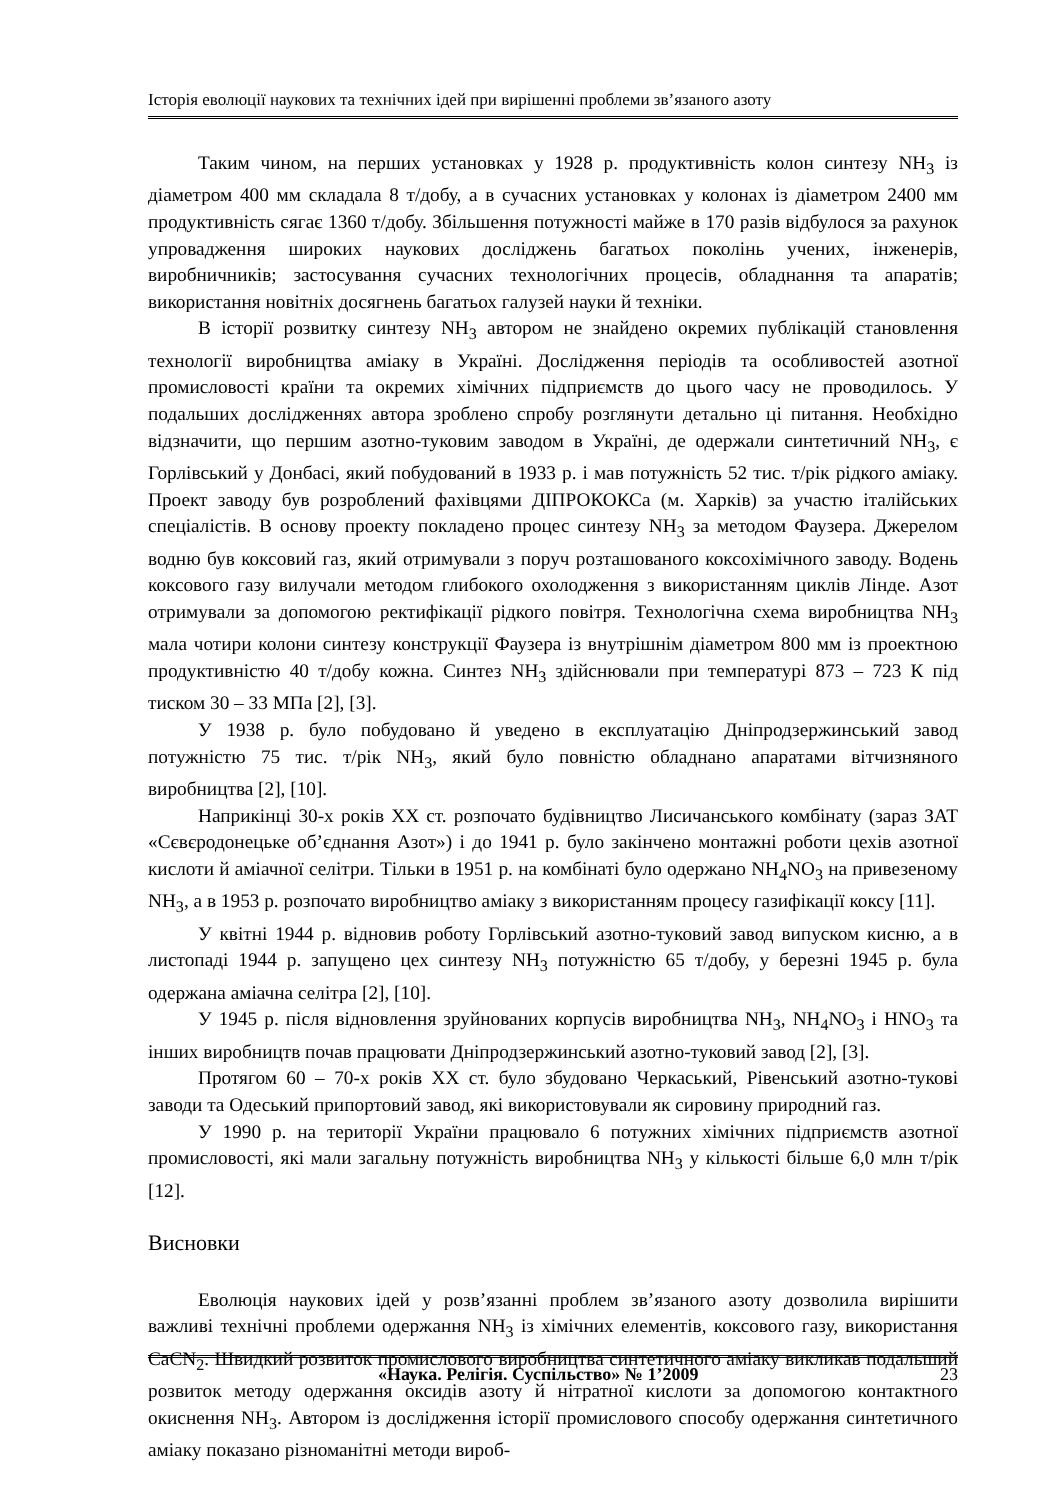Історія еволюції наукових та технічних ідей при вирішенні проблеми зв’язаного азоту
Таким чином, на перших установках у 1928 р. продуктивність колон синтезу NH<sub>3</sub> із діаметром 400 мм складала 8 т/добу, а в сучасних установках у колонах із діаметром 2400 мм продуктивність сягає 1360 т/добу. Збільшення потужності майже в 170 разів відбулося за рахунок упровадження широких наукових досліджень багатьох поколінь учених, інженерів, виробничників; застосування сучасних технологічних процесів, обладнання та апаратів; використання новітніх досягнень багатьох галузей науки й техніки.
В історії розвитку синтезу NH<sub>3</sub> автором не знайдено окремих публікацій становлення технології виробництва аміаку в Україні. Дослідження періодів та особливостей азотної промисловості країни та окремих хімічних підприємств до цього часу не проводилось. У подальших дослідженнях автора зроблено спробу розглянути детально ці питання. Необхідно відзначити, що першим азотно-туковим заводом в Україні, де одержали синтетичний NH<sub>3</sub>, є Горлівський у Донбасі, який побудований в 1933 р. і мав потужність 52 тис. т/рік рідкого аміаку. Проект заводу був розроблений фахівцями ДІПРОКОКСа (м. Харків) за участю італійських спеціалістів. В основу проекту покладено процес синтезу NH<sub>3</sub> за методом Фаузера. Джерелом водню був коксовий газ, який отримували з поруч розташованого коксохімічного заводу. Водень коксового газу вилучали методом глибокого охолодження з використанням циклів Лінде. Азот отримували за допомогою ректифікації рідкого повітря. Технологічна схема виробництва NH<sub>3</sub> мала чотири колони синтезу конструкції Фаузера із внутрішнім діаметром 800 мм із проектною продуктивністю 40 т/добу кожна. Синтез NH<sub>3</sub> здійснювали при температурі 873 – 723 К під тиском 30 – 33 МПа [2], [3].
У 1938 р. було побудовано й уведено в експлуатацію Дніпродзержинський завод потужністю 75 тис. т/рік NH<sub>3</sub>, який було повністю обладнано апаратами вітчизняного виробництва [2], [10].
Наприкінці 30-х років XX ст. розпочато будівництво Лисичанського комбінату (зараз ЗАТ «Сєвєродонецьке об’єднання Азот») і до 1941 р. було закінчено монтажні роботи цехів азотної кислоти й аміачної селітри. Тільки в 1951 р. на комбінаті було одержано NH<sub>4</sub>NO<sub>3</sub> на привезеному NH<sub>3</sub>, а в 1953 р. розпочато виробництво аміаку з використанням процесу газифікації коксу [11].
У квітні 1944 р. відновив роботу Горлівський азотно-туковий завод випуском кисню, а в листопаді 1944 р. запущено цех синтезу NH<sub>3</sub> потужністю 65 т/добу, у березні 1945 р. була одержана аміачна селітра [2], [10].
У 1945 р. після відновлення зруйнованих корпусів виробництва NH<sub>3</sub>, NH<sub>4</sub>NO<sub>3</sub> і HNO<sub>3</sub> та інших виробництв почав працювати Дніпродзержинський азотно-туковий завод [2], [3].
Протягом 60 – 70-х років XX ст. було збудовано Черкаський, Рівенський азотно-тукові заводи та Одеський припортовий завод, які використовували як сировину природний газ.
У 1990 р. на території України працювало 6 потужних хімічних підприємств азотної промисловості, які мали загальну потужність виробництва NH<sub>3</sub> у кількості більше 6,0 млн т/рік [12].
Висновки
Еволюція наукових ідей у розв’язанні проблем зв’язаного азоту дозволила вирішити важливі технічні проблеми одержання NH<sub>3</sub> із хімічних елементів, коксового газу, використання CaCN<sub>2</sub>. Швидкий розвиток промислового виробництва синтетичного аміаку викликав подальший розвиток методу одержання оксидів азоту й нітратної кислоти за допомогою контактного окиснення NH<sub>3</sub>. Автором із дослідження історії промислового способу одержання синтетичного аміаку показано різноманітні методи вироб-
«Наука. Релігія. Суспільство» № 1’2009 23